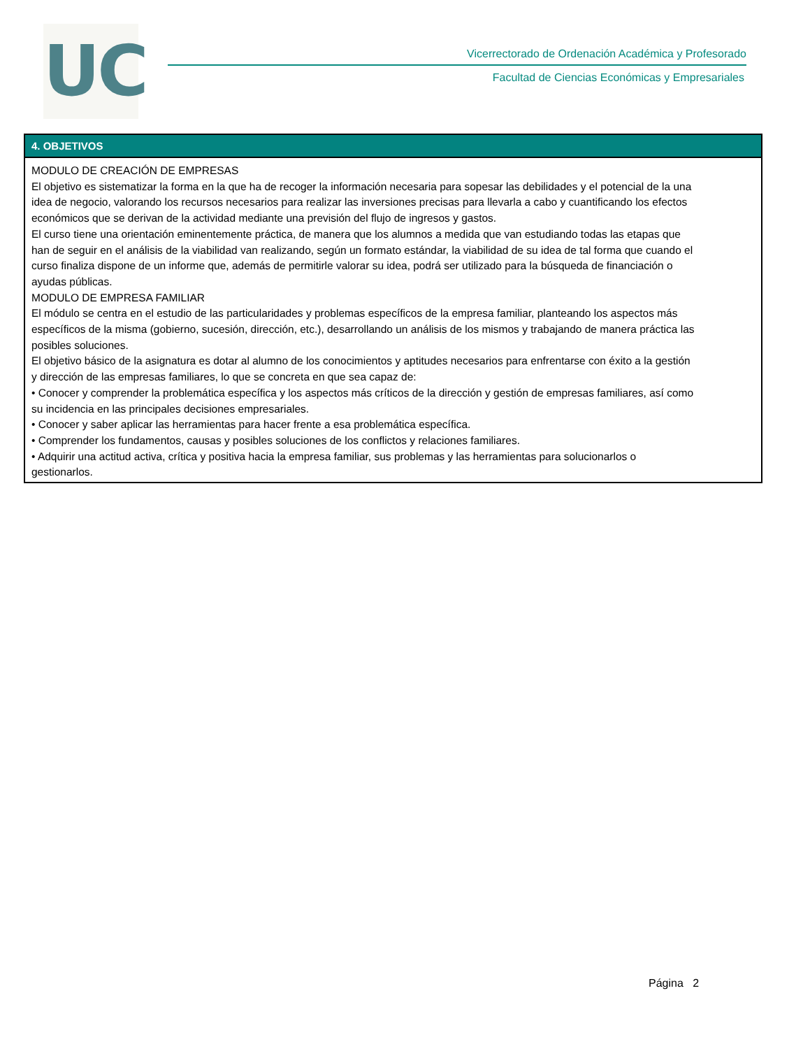UC
Vicerrectorado de Ordenación Académica y Profesorado
Facultad de Ciencias Económicas y Empresariales
4. OBJETIVOS
MODULO DE CREACIÓN DE EMPRESAS
El objetivo es sistematizar la forma en la que ha de recoger la información necesaria para sopesar las debilidades y el potencial de la una idea de negocio, valorando los recursos necesarios para realizar las inversiones precisas para llevarla a cabo y cuantificando los efectos económicos que se derivan de la actividad mediante una previsión del flujo de ingresos y gastos.
El curso tiene una orientación eminentemente práctica, de manera que los alumnos a medida que van estudiando todas las etapas que han de seguir en el análisis de la viabilidad van realizando, según un formato estándar, la viabilidad de su idea de tal forma que cuando el curso finaliza dispone de un informe que, además de permitirle valorar su idea, podrá ser utilizado para la búsqueda de financiación o ayudas públicas.
MODULO DE EMPRESA FAMILIAR
El módulo se centra en el estudio de las particularidades y problemas específicos de la empresa familiar, planteando los aspectos más específicos de la misma (gobierno, sucesión, dirección, etc.), desarrollando un análisis de los mismos y trabajando de manera práctica las posibles soluciones.
El objetivo básico de la asignatura es dotar al alumno de los conocimientos y aptitudes necesarios para enfrentarse con éxito a la gestión y dirección de las empresas familiares, lo que se concreta en que sea capaz de:
• Conocer y comprender la problemática específica y los aspectos más críticos de la dirección y gestión de empresas familiares, así como su incidencia en las principales decisiones empresariales.
• Conocer y saber aplicar las herramientas para hacer frente a esa problemática específica.
• Comprender los fundamentos, causas y posibles soluciones de los conflictos y relaciones familiares.
• Adquirir una actitud activa, crítica y positiva hacia la empresa familiar, sus problemas y las herramientas para solucionarlos o gestionarlos.
Página 2